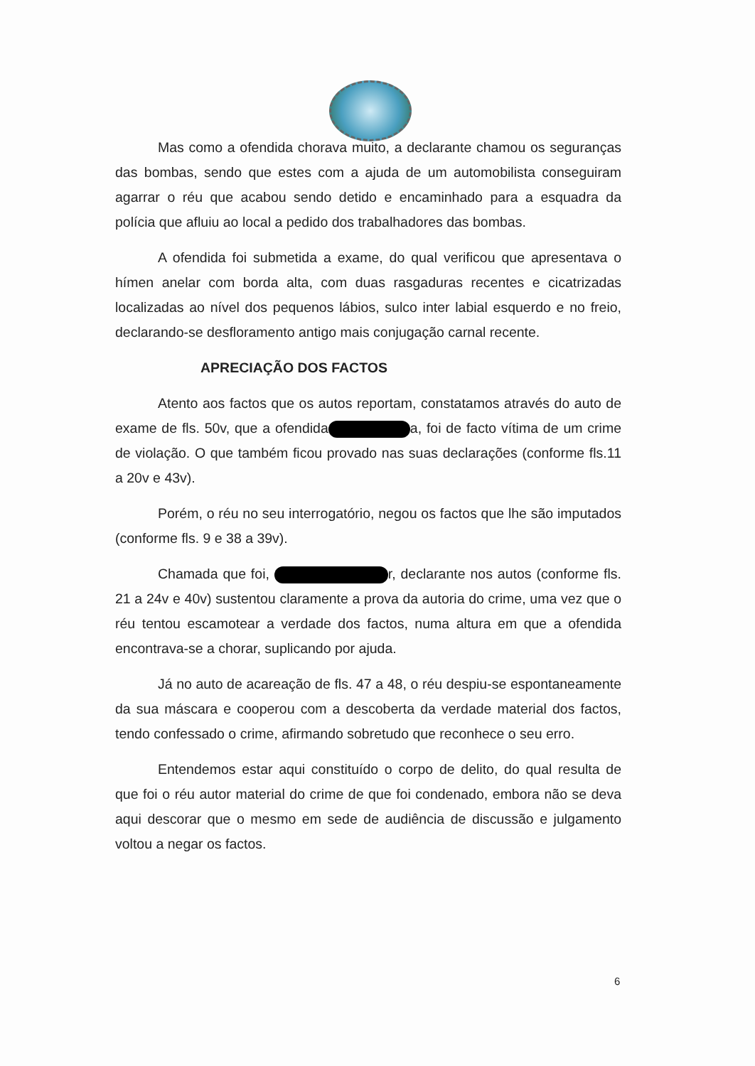Mas como a ofendida chorava muito, a declarante chamou os seguranças das bombas, sendo que estes com a ajuda de um automobilista conseguiram agarrar o réu que acabou sendo detido e encaminhado para a esquadra da polícia que afluiu ao local a pedido dos trabalhadores das bombas.
A ofendida foi submetida a exame, do qual verificou que apresentava o hímen anelar com borda alta, com duas rasgaduras recentes e cicatrizadas localizadas ao nível dos pequenos lábios, sulco inter labial esquerdo e no freio, declarando-se desfloramento antigo mais conjugação carnal recente.
APRECIAÇÃO DOS FACTOS
Atento aos factos que os autos reportam, constatamos através do auto de exame de fls. 50v, que a ofendida a, foi de facto vítima de um crime de violação. O que também ficou provado nas suas declarações (conforme fls.11 a 20v e 43v).
Porém, o réu no seu interrogatório, negou os factos que lhe são imputados (conforme fls. 9 e 38 a 39v).
Chamada que foi, r, declarante nos autos (conforme fls. 21 a 24v e 40v) sustentou claramente a prova da autoria do crime, uma vez que o réu tentou escamotear a verdade dos factos, numa altura em que a ofendida encontrava-se a chorar, suplicando por ajuda.
Já no auto de acareação de fls. 47 a 48, o réu despiu-se espontaneamente da sua máscara e cooperou com a descoberta da verdade material dos factos, tendo confessado o crime, afirmando sobretudo que reconhece o seu erro.
Entendemos estar aqui constituído o corpo de delito, do qual resulta de que foi o réu autor material do crime de que foi condenado, embora não se deva aqui descorar que o mesmo em sede de audiência de discussão e julgamento voltou a negar os factos.
6